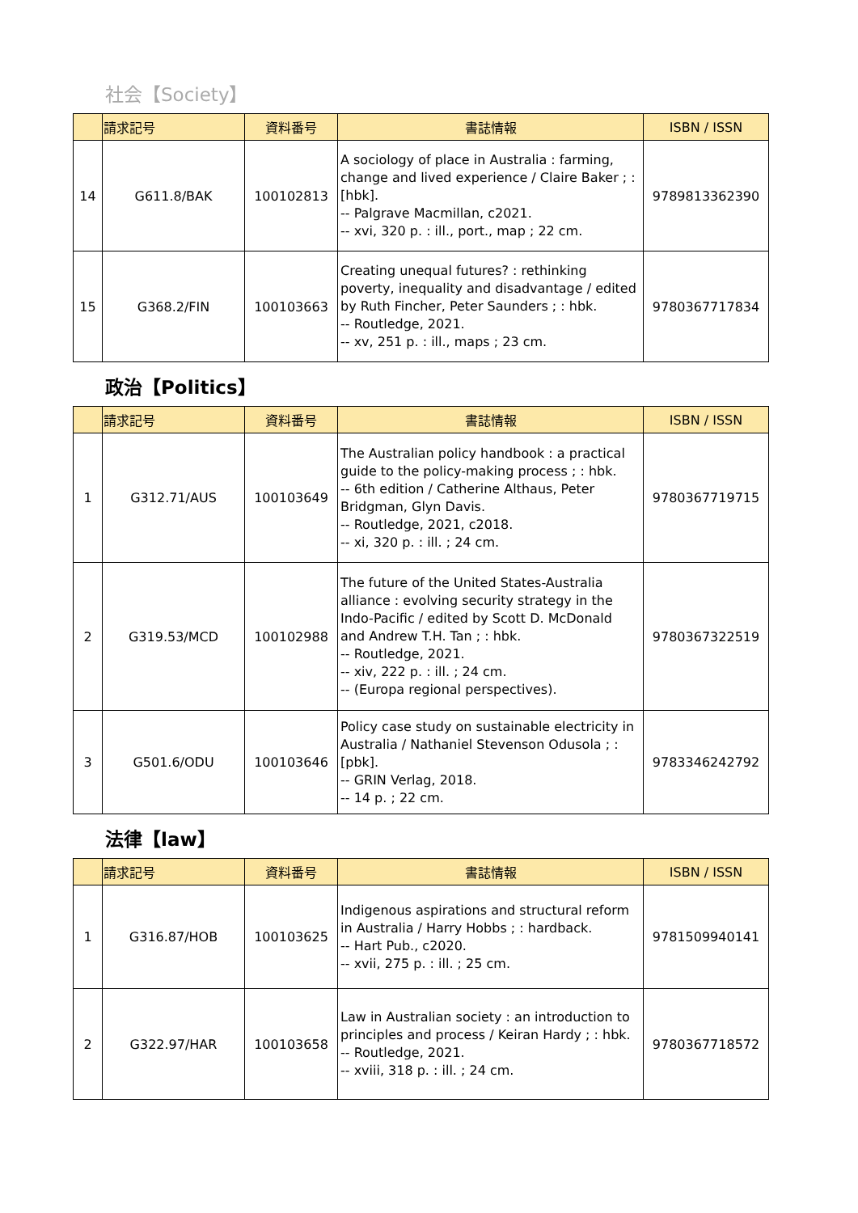社会【Society】
| | 請求記号 | 資料番号 | 書誌情報 | ISBN / ISSN |
| --- | --- | --- | --- | --- |
| 14 | G611.8/BAK | 100102813 | A sociology of place in Australia : farming, change and lived experience / Claire Baker ; : [hbk]. -- Palgrave Macmillan, c2021. -- xvi, 320 p. : ill., port., map ; 22 cm. | 9789813362390 |
| 15 | G368.2/FIN | 100103663 | Creating unequal futures? : rethinking poverty, inequality and disadvantage / edited by Ruth Fincher, Peter Saunders ; : hbk. -- Routledge, 2021. -- xv, 251 p. : ill., maps ; 23 cm. | 9780367717834 |
政治【Politics】
| | 請求記号 | 資料番号 | 書誌情報 | ISBN / ISSN |
| --- | --- | --- | --- | --- |
| 1 | G312.71/AUS | 100103649 | The Australian policy handbook : a practical guide to the policy-making process ; : hbk. -- 6th edition / Catherine Althaus, Peter Bridgman, Glyn Davis. -- Routledge, 2021, c2018. -- xi, 320 p. : ill. ; 24 cm. | 9780367719715 |
| 2 | G319.53/MCD | 100102988 | The future of the United States-Australia alliance : evolving security strategy in the Indo-Pacific / edited by Scott D. McDonald and Andrew T.H. Tan ; : hbk. -- Routledge, 2021. -- xiv, 222 p. : ill. ; 24 cm. -- (Europa regional perspectives). | 9780367322519 |
| 3 | G501.6/ODU | 100103646 | Policy case study on sustainable electricity in Australia / Nathaniel Stevenson Odusola ; : [pbk]. -- GRIN Verlag, 2018. -- 14 p. ; 22 cm. | 9783346242792 |
法律【law】
| | 請求記号 | 資料番号 | 書誌情報 | ISBN / ISSN |
| --- | --- | --- | --- | --- |
| 1 | G316.87/HOB | 100103625 | Indigenous aspirations and structural reform in Australia / Harry Hobbs ; : hardback. -- Hart Pub., c2020. -- xvii, 275 p. : ill. ; 25 cm. | 9781509940141 |
| 2 | G322.97/HAR | 100103658 | Law in Australian society : an introduction to principles and process / Keiran Hardy ; : hbk. -- Routledge, 2021. -- xviii, 318 p. : ill. ; 24 cm. | 9780367718572 |